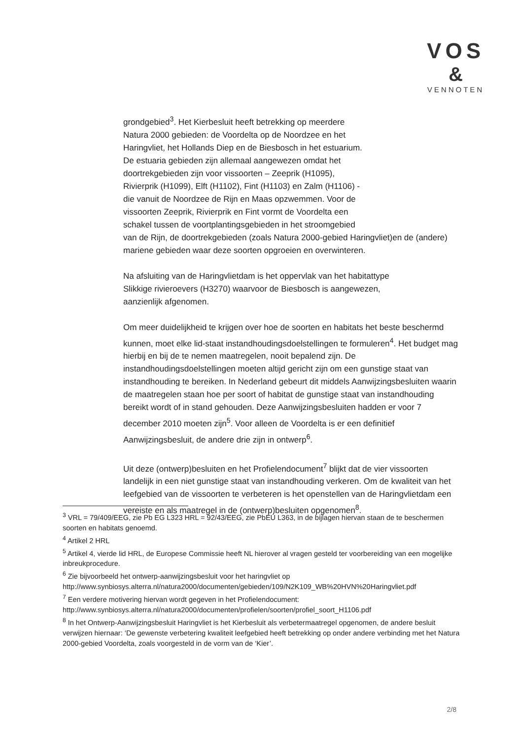VOS
&
VENNOTEN
grondgebied<sup>3</sup>. Het Kierbesluit heeft betrekking op meerdere
Natura 2000 gebieden: de Voordelta op de Noordzee en het
Haringvliet, het Hollands Diep en de Biesbosch in het estuarium.
De estuaria gebieden zijn allemaal aangewezen omdat het
doortrekgebieden zijn voor vissoorten – Zeeprik (H1095),
Rivierprik (H1099), Elft (H1102), Fint (H1103) en Zalm (H1106) -
die vanuit de Noordzee de Rijn en Maas opzwemmen. Voor de
vissoorten Zeeprik, Rivierprik en Fint vormt de Voordelta een
schakel tussen de voortplantingsgebieden in het stroomgebied
van de Rijn, de doortrekgebieden (zoals Natura 2000-gebied Haringvliet)en de (andere) mariene gebieden waar deze soorten opgroeien en overwinteren.
Na afsluiting van de Haringvlietdam is het oppervlak van het habitattype
Slikkige rivieroevers (H3270) waarvoor de Biesbosch is aangewezen,
aanzienlijk afgenomen.
Om meer duidelijkheid te krijgen over hoe de soorten en habitats het beste beschermd kunnen, moet elke lid-staat instandhoudingsdoelstellingen te formuleren<sup>4</sup>. Het budget mag hierbij en bij de te nemen maatregelen, nooit bepalend zijn. De instandhoudingsdoelstellingen moeten altijd gericht zijn om een gunstige staat van instandhouding te bereiken. In Nederland gebeurt dit middels Aanwijzingsbesluiten waarin de maatregelen staan hoe per soort of habitat de gunstige staat van instandhouding bereikt wordt of in stand gehouden. Deze Aanwijzingsbesluiten hadden er voor 7 december 2010 moeten zijn<sup>5</sup>. Voor alleen de Voordelta is er een definitief Aanwijzingsbesluit, de andere drie zijn in ontwerp<sup>6</sup>.
Uit deze (ontwerp)besluiten en het Profielendocument<sup>7</sup> blijkt dat de vier vissoorten landelijk in een niet gunstige staat van instandhouding verkeren. Om de kwaliteit van het leefgebied van de vissoorten te verbeteren is het openstellen van de Haringvlietdam een vereiste en als maatregel in de (ontwerp)besluiten opgenomen<sup>8</sup>.
<sup>3</sup> VRL = 79/409/EEG, zie Pb EG L323 HRL = 92/43/EEG, zie PbEU L363, in de bijlagen hiervan staan de te beschermen soorten en habitats genoemd.
<sup>4</sup> Artikel 2 HRL
<sup>5</sup> Artikel 4, vierde lid HRL, de Europese Commissie heeft NL hierover al vragen gesteld ter voorbereiding van een mogelijke inbreukprocedure.
<sup>6</sup> Zie bijvoorbeeld het ontwerp-aanwijzingsbesluit voor het haringvliet op http://www.synbiosys.alterra.nl/natura2000/documenten/gebieden/109/N2K109_WB%20HVN%20Haringvliet.pdf
<sup>7</sup> Een verdere motivering hiervan wordt gegeven in het Profielendocument: http://www.synbiosys.alterra.nl/natura2000/documenten/profielen/soorten/profiel_soort_H1106.pdf
<sup>8</sup> In het Ontwerp-Aanwijzingsbesluit Haringvliet is het Kierbesluit als verbetermaatregel opgenomen, de andere besluit verwijzen hiernaar: ‘De gewenste verbetering kwaliteit leefgebied heeft betrekking op onder andere verbinding met het Natura 2000-gebied Voordelta, zoals voorgesteld in de vorm van de ‘Kier’.
2/8